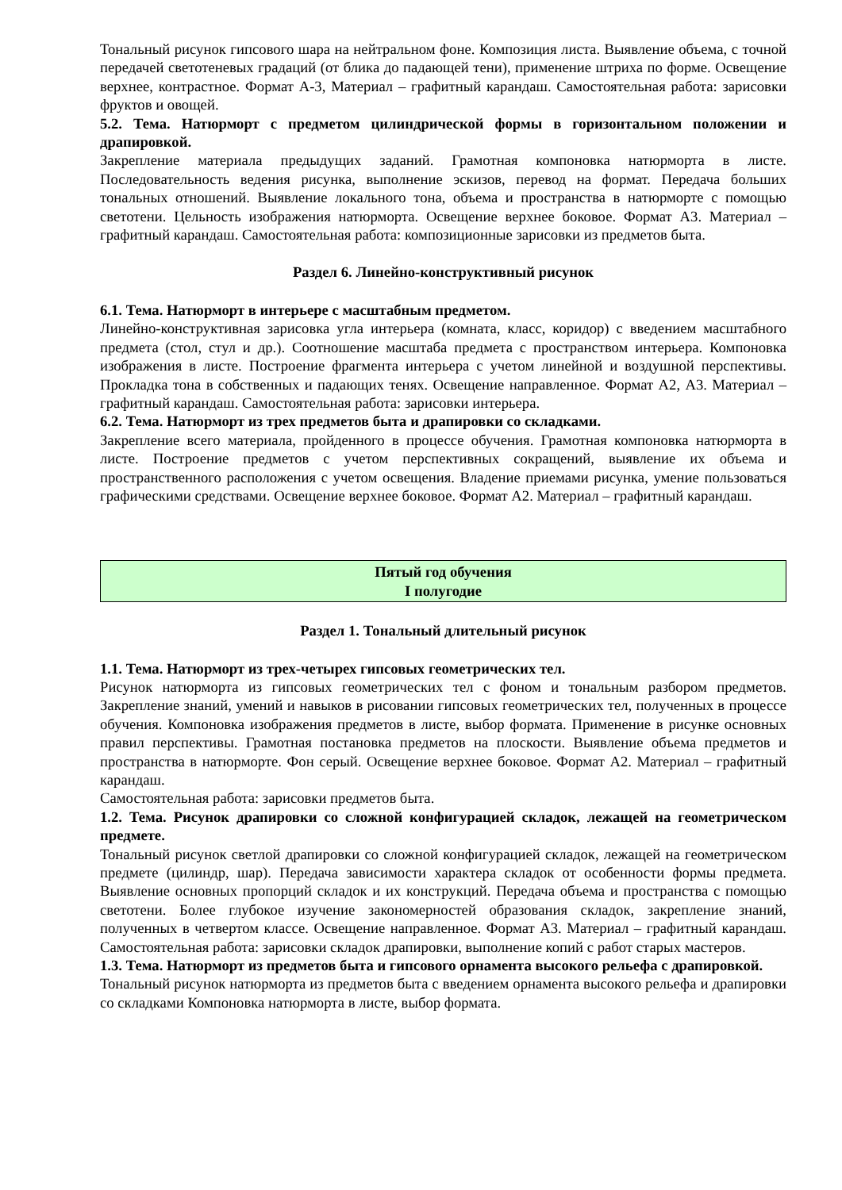Тональный рисунок гипсового шара на нейтральном фоне. Композиция листа. Выявление объема, с точной передачей светотеневых градаций (от блика до падающей тени), применение штриха по форме. Освещение верхнее, контрастное. Формат А-3, Материал – графитный карандаш. Самостоятельная работа: зарисовки фруктов и овощей.
5.2. Тема. Натюрморт с предметом цилиндрической формы в горизонтальном положении и драпировкой.
Закрепление материала предыдущих заданий. Грамотная компоновка натюрморта в листе. Последовательность ведения рисунка, выполнение эскизов, перевод на формат. Передача больших тональных отношений. Выявление локального тона, объема и пространства в натюрморте с помощью светотени. Цельность изображения натюрморта. Освещение верхнее боковое. Формат А3. Материал – графитный карандаш. Самостоятельная работа: композиционные зарисовки из предметов быта.
Раздел 6. Линейно-конструктивный рисунок
6.1. Тема. Натюрморт в интерьере с масштабным предметом.
Линейно-конструктивная зарисовка угла интерьера (комната, класс, коридор) с введением масштабного предмета (стол, стул и др.). Соотношение масштаба предмета с пространством интерьера. Компоновка изображения в листе. Построение фрагмента интерьера с учетом линейной и воздушной перспективы. Прокладка тона в собственных и падающих тенях. Освещение направленное. Формат А2, А3. Материал – графитный карандаш. Самостоятельная работа: зарисовки интерьера.
6.2. Тема. Натюрморт из трех предметов быта и драпировки со складками.
Закрепление всего материала, пройденного в процессе обучения. Грамотная компоновка натюрморта в листе. Построение предметов с учетом перспективных сокращений, выявление их объема и пространственного расположения с учетом освещения. Владение приемами рисунка, умение пользоваться графическими средствами. Освещение верхнее боковое. Формат А2. Материал – графитный карандаш.
Пятый год обучения
I полугодие
Раздел 1. Тональный длительный рисунок
1.1. Тема. Натюрморт из трех-четырех гипсовых геометрических тел.
Рисунок натюрморта из гипсовых геометрических тел с фоном и тональным разбором предметов. Закрепление знаний, умений и навыков в рисовании гипсовых геометрических тел, полученных в процессе обучения. Компоновка изображения предметов в листе, выбор формата. Применение в рисунке основных правил перспективы. Грамотная постановка предметов на плоскости. Выявление объема предметов и пространства в натюрморте. Фон серый. Освещение верхнее боковое. Формат А2. Материал – графитный карандаш.
Самостоятельная работа: зарисовки предметов быта.
1.2. Тема. Рисунок драпировки со сложной конфигурацией складок, лежащей на геометрическом предмете.
Тональный рисунок светлой драпировки со сложной конфигурацией складок, лежащей на геометрическом предмете (цилиндр, шар). Передача зависимости характера складок от особенности формы предмета. Выявление основных пропорций складок и их конструкций. Передача объема и пространства с помощью светотени. Более глубокое изучение закономерностей образования складок, закрепление знаний, полученных в четвертом классе. Освещение направленное. Формат А3. Материал – графитный карандаш. Самостоятельная работа: зарисовки складок драпировки, выполнение копий с работ старых мастеров.
1.3. Тема. Натюрморт из предметов быта и гипсового орнамента высокого рельефа с драпировкой.
Тональный рисунок натюрморта из предметов быта с введением орнамента высокого рельефа и драпировки со складками Компоновка натюрморта в листе, выбор формата.